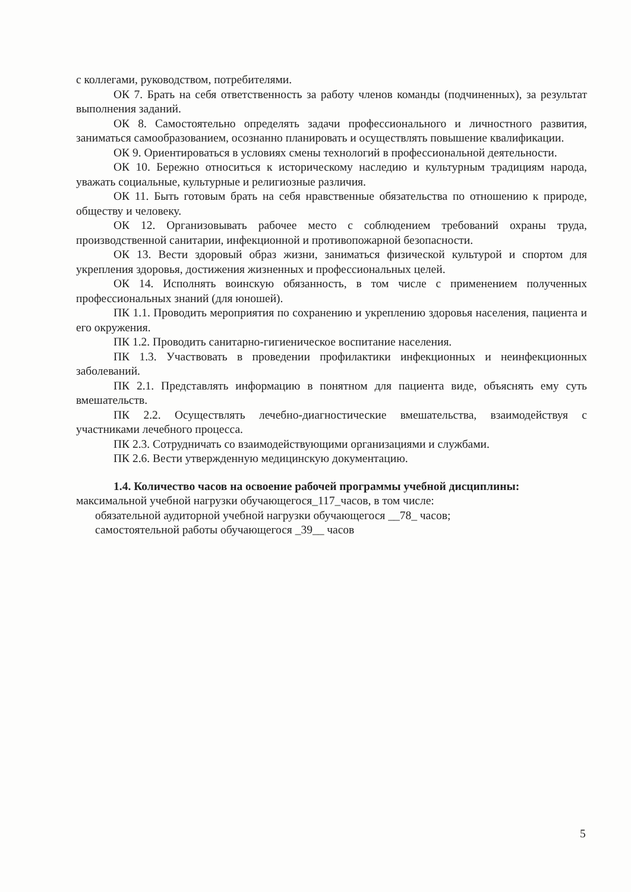с коллегами, руководством, потребителями.
ОК 7. Брать на себя ответственность за работу членов команды (подчиненных), за результат выполнения заданий.
ОК 8. Самостоятельно определять задачи профессионального и личностного развития, заниматься самообразованием, осознанно планировать и осуществлять повышение квалификации.
ОК 9. Ориентироваться в условиях смены технологий в профессиональной деятельности.
ОК 10. Бережно относиться к историческому наследию и культурным традициям народа, уважать социальные, культурные и религиозные различия.
ОК 11. Быть готовым брать на себя нравственные обязательства по отношению к природе, обществу и человеку.
ОК 12. Организовывать рабочее место с соблюдением требований охраны труда, производственной санитарии, инфекционной и противопожарной безопасности.
ОК 13. Вести здоровый образ жизни, заниматься физической культурой и спортом для укрепления здоровья, достижения жизненных и профессиональных целей.
ОК 14. Исполнять воинскую обязанность, в том числе с применением полученных профессиональных знаний (для юношей).
ПК 1.1. Проводить мероприятия по сохранению и укреплению здоровья населения, пациента и его окружения.
ПК 1.2. Проводить санитарно-гигиеническое воспитание населения.
ПК 1.3. Участвовать в проведении профилактики инфекционных и неинфекционных заболеваний.
ПК 2.1. Представлять информацию в понятном для пациента виде, объяснять ему суть вмешательств.
ПК 2.2. Осуществлять лечебно-диагностические вмешательства, взаимодействуя с участниками лечебного процесса.
ПК 2.3. Сотрудничать со взаимодействующими организациями и службами.
ПК 2.6. Вести утвержденную медицинскую документацию.
1.4. Количество часов на освоение рабочей программы учебной дисциплины:
максимальной учебной нагрузки обучающегося_117_часов, в том числе:
обязательной аудиторной учебной нагрузки обучающегося __78_ часов;
самостоятельной работы обучающегося _39__ часов
5